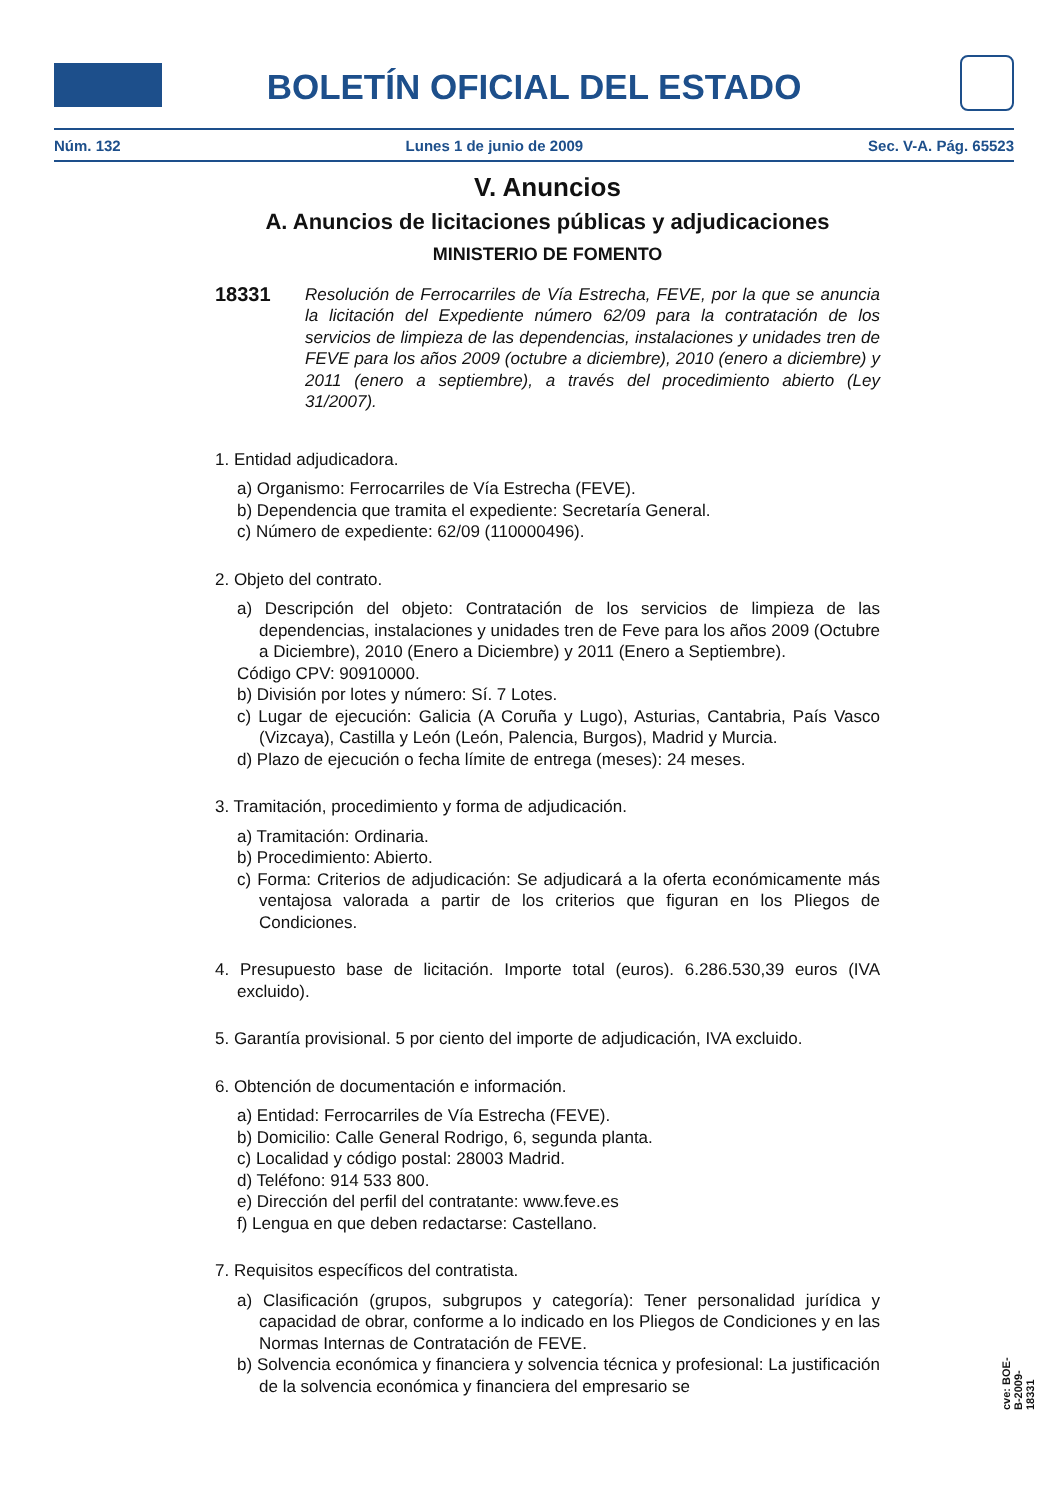BOLETÍN OFICIAL DEL ESTADO
Núm. 132 Lunes 1 de junio de 2009 Sec. V-A. Pág. 65523
V. Anuncios
A. Anuncios de licitaciones públicas y adjudicaciones
MINISTERIO DE FOMENTO
18331 Resolución de Ferrocarriles de Vía Estrecha, FEVE, por la que se anuncia la licitación del Expediente número 62/09 para la contratación de los servicios de limpieza de las dependencias, instalaciones y unidades tren de FEVE para los años 2009 (octubre a diciembre), 2010 (enero a diciembre) y 2011 (enero a septiembre), a través del procedimiento abierto (Ley 31/2007).
1. Entidad adjudicadora.
a) Organismo: Ferrocarriles de Vía Estrecha (FEVE).
b) Dependencia que tramita el expediente: Secretaría General.
c) Número de expediente: 62/09 (110000496).
2. Objeto del contrato.
a) Descripción del objeto: Contratación de los servicios de limpieza de las dependencias, instalaciones y unidades tren de Feve para los años 2009 (Octubre a Diciembre), 2010 (Enero a Diciembre) y 2011 (Enero a Septiembre).
Código CPV: 90910000.
b) División por lotes y número: Sí. 7 Lotes.
c) Lugar de ejecución: Galicia (A Coruña y Lugo), Asturias, Cantabria, País Vasco (Vizcaya), Castilla y León (León, Palencia, Burgos), Madrid y Murcia.
d) Plazo de ejecución o fecha límite de entrega (meses): 24 meses.
3. Tramitación, procedimiento y forma de adjudicación.
a) Tramitación: Ordinaria.
b) Procedimiento: Abierto.
c) Forma: Criterios de adjudicación: Se adjudicará a la oferta económicamente más ventajosa valorada a partir de los criterios que figuran en los Pliegos de Condiciones.
4. Presupuesto base de licitación. Importe total (euros). 6.286.530,39 euros (IVA excluido).
5. Garantía provisional. 5 por ciento del importe de adjudicación, IVA excluido.
6. Obtención de documentación e información.
a) Entidad: Ferrocarriles de Vía Estrecha (FEVE).
b) Domicilio: Calle General Rodrigo, 6, segunda planta.
c) Localidad y código postal: 28003 Madrid.
d) Teléfono: 914 533 800.
e) Dirección del perfil del contratante: www.feve.es
f) Lengua en que deben redactarse: Castellano.
7. Requisitos específicos del contratista.
a) Clasificación (grupos, subgrupos y categoría): Tener personalidad jurídica y capacidad de obrar, conforme a lo indicado en los Pliegos de Condiciones y en las Normas Internas de Contratación de FEVE.
b) Solvencia económica y financiera y solvencia técnica y profesional: La justificación de la solvencia económica y financiera del empresario se
cve: BOE-B-2009-18331